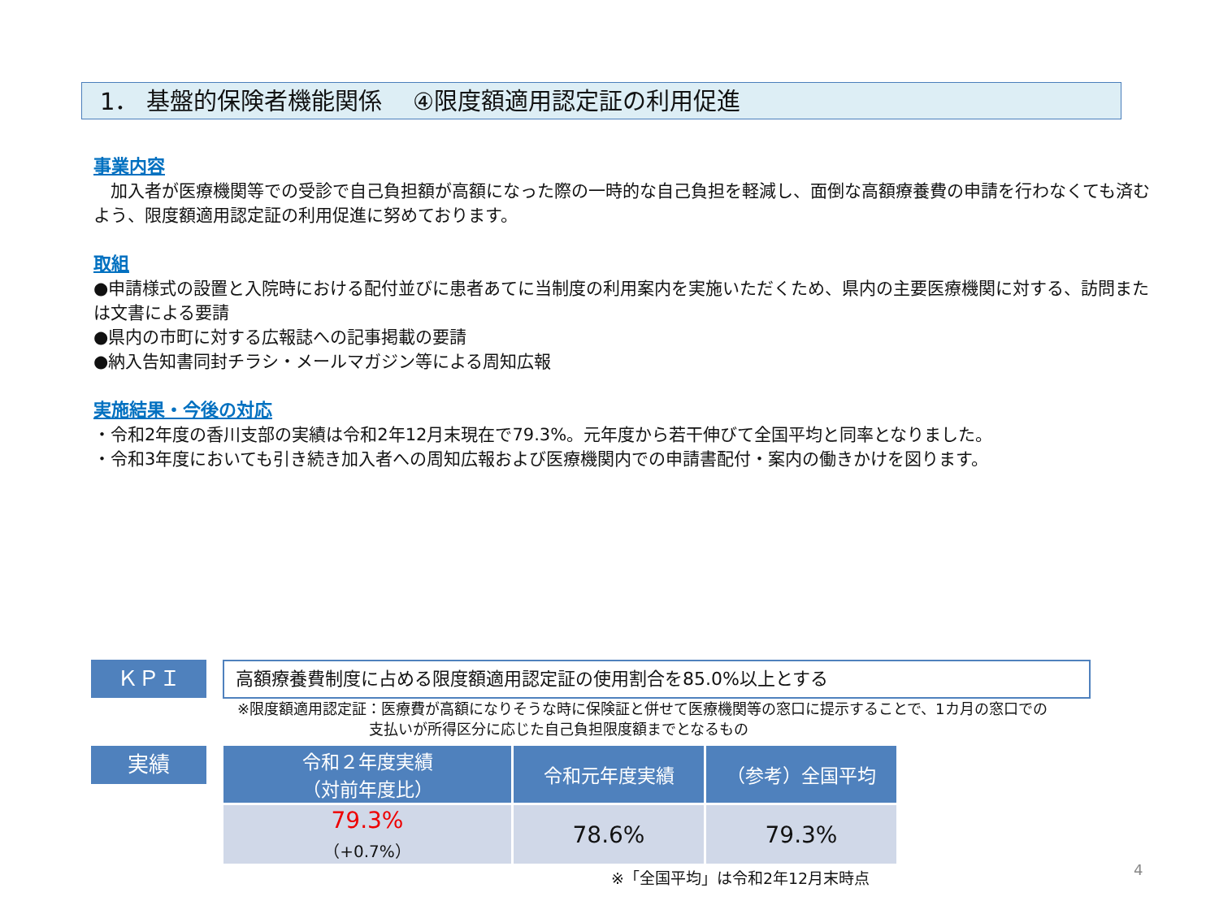1． 基盤的保険者機能関係　 ④限度額適用認定証の利用促進
事業内容
　加入者が医療機関等での受診で自己負担額が高額になった際の一時的な自己負担を軽減し、面倒な高額療養費の申請を行わなくても済むよう、限度額適用認定証の利用促進に努めております。
取組
●申請様式の設置と入院時における配付並びに患者あてに当制度の利用案内を実施いただくため、県内の主要医療機関に対する、訪問または文書による要請
●県内の市町に対する広報誌への記事掲載の要請
●納入告知書同封チラシ・メールマガジン等による周知広報
実施結果・今後の対応
・令和2年度の香川支部の実績は令和2年12月末現在で79.3%。元年度から若干伸びて全国平均と同率となりました。
・令和3年度においても引き続き加入者への周知広報および医療機関内での申請書配付・案内の働きかけを図ります。
ＫＰＩ 高額療養費制度に占める限度額適用認定証の使用割合を85.0%以上とする
※限度額適用認定証：医療費が高額になりそうな時に保険証と併せて医療機関等の窓口に提示することで、1カ月の窓口での
　　　　　　　　　支払いが所得区分に応じた自己負担限度額までとなるもの
実績
| 令和２年度実績 （対前年度比） | 令和元年度実績 | （参考）全国平均 |
| --- | --- | --- |
| 79.3% （+0.7%） | 78.6% | 79.3% |
※「全国平均」は令和2年12月末時点
4